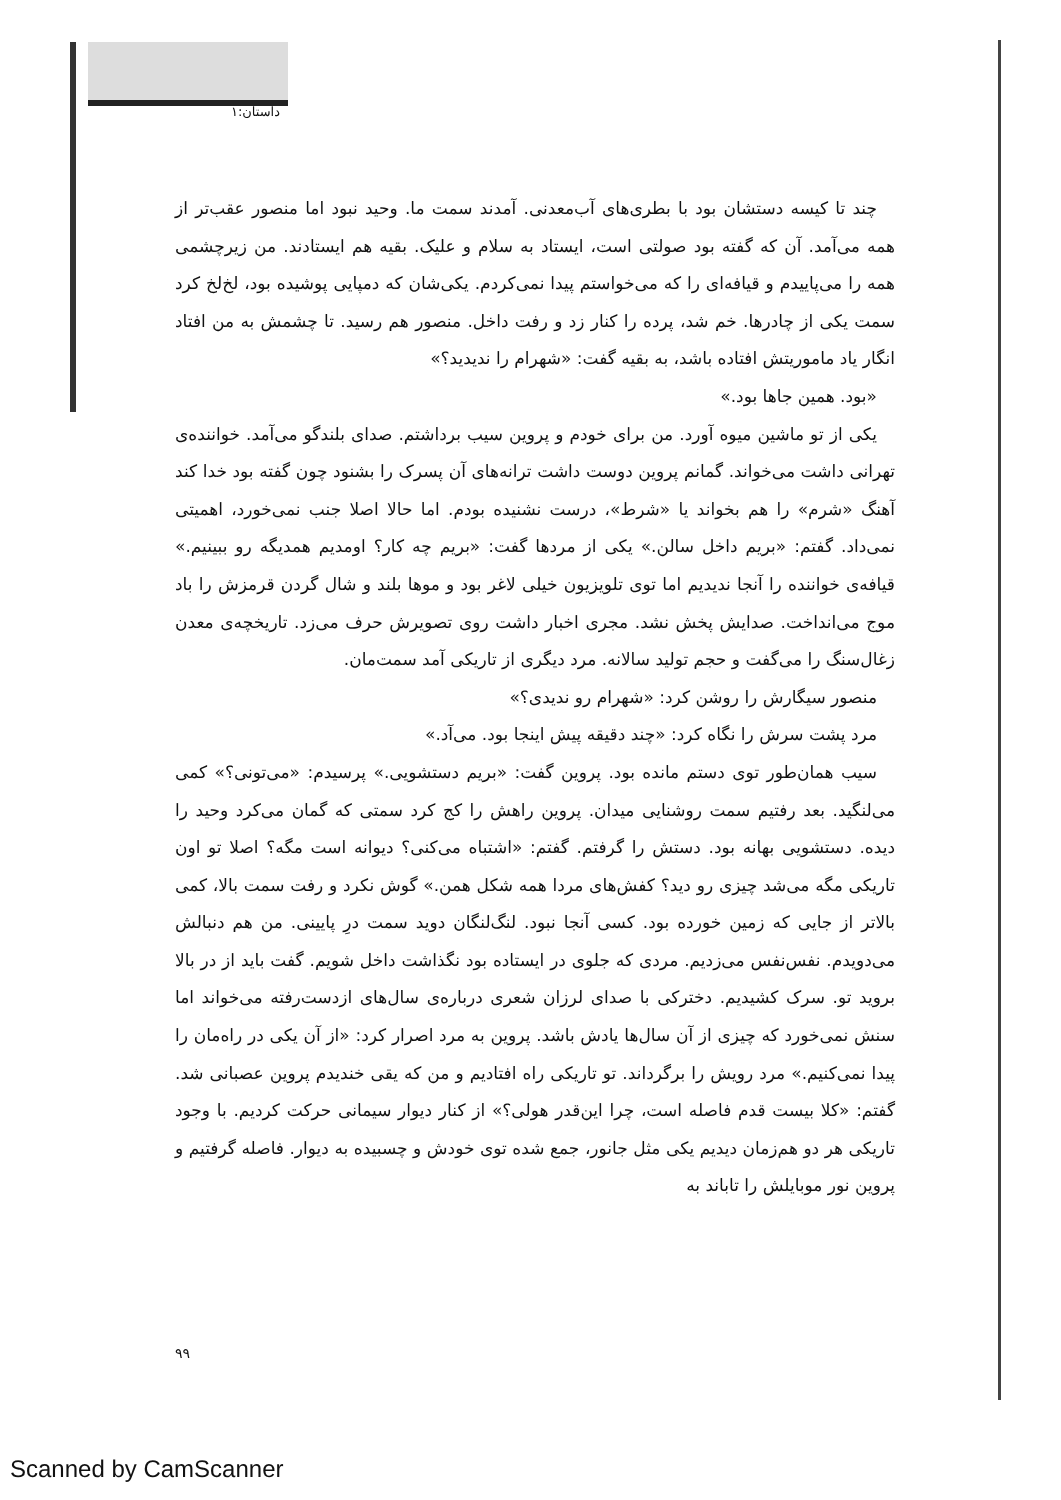داستان:۱
چند تا کیسه دستشان بود با بطری‌های آب‌معدنی. آمدند سمت ما. وحید نبود اما منصور عقب‌تر از همه می‌آمد. آن که گفته بود صولتی است، ایستاد به سلام و علیک. بقیه هم ایستادند. من زیرچشمی همه را می‌پاییدم و قیافه‌ای را که می‌خواستم پیدا نمی‌کردم. یکی‌شان که دمپایی پوشیده بود، لخ‌لخ کرد سمت یکی از چادرها. خم شد، پرده را کنار زد و رفت داخل. منصور هم رسید. تا چشمش به من افتاد انگار یاد ماموریتش افتاده باشد، به بقیه گفت: «شهرام را ندیدید؟»
«بود. همین جاها بود.»
یکی از تو ماشین میوه آورد. من برای خودم و پروین سیب برداشتم. صدای بلندگو می‌آمد. خواننده‌ی تهرانی داشت می‌خواند. گمانم پروین دوست داشت ترانه‌های آن پسرک را بشنود چون گفته بود خدا کند آهنگ «شرم» را هم بخواند یا «شرط»، درست نشنیده بودم. اما حالا اصلا جنب نمی‌خورد، اهمیتی نمی‌داد. گفتم: «بریم داخل سالن.» یکی از مردها گفت: «بریم چه کار؟ اومدیم همدیگه رو ببینیم.» قیافه‌ی خواننده را آنجا ندیدیم اما توی تلویزیون خیلی لاغر بود و موها بلند و شال گردن قرمزش را باد موج می‌انداخت. صدایش پخش نشد. مجری اخبار داشت روی تصویرش حرف می‌زد. تاریخچه‌ی معدن زغال‌سنگ را می‌گفت و حجم تولید سالانه. مرد دیگری از تاریکی آمد سمت‌مان.
منصور سیگارش را روشن کرد: «شهرام رو ندیدی؟»
مرد پشت سرش را نگاه کرد: «چند دقیقه پیش اینجا بود. می‌آد.»
سیب همان‌طور توی دستم مانده بود. پروین گفت: «بریم دستشویی.» پرسیدم: «می‌تونی؟» کمی می‌لنگید. بعد رفتیم سمت روشنایی میدان. پروین راهش را کج کرد سمتی که گمان می‌کرد وحید را دیده. دستشویی بهانه بود. دستش را گرفتم. گفتم: «اشتباه می‌کنی؟ دیوانه است مگه؟ اصلا تو اون تاریکی مگه می‌شد چیزی رو دید؟ کفش‌های مردا همه شکل همن.» گوش نکرد و رفت سمت بالا، کمی بالاتر از جایی که زمین خورده بود. کسی آنجا نبود. لنگ‌لنگان دوید سمت درِ پایینی. من هم دنبالش می‌دویدم. نفس‌نفس می‌زدیم. مردی که جلوی در ایستاده بود نگذاشت داخل شویم. گفت باید از در بالا بروید تو. سرک کشیدیم. دخترکی با صدای لرزان شعری درباره‌ی سال‌های ازدست‌رفته می‌خواند اما سنش نمی‌خورد که چیزی از آن سال‌ها یادش باشد. پروین به مرد اصرار کرد: «از آن یکی در راه‌مان را پیدا نمی‌کنیم.» مرد رویش را برگرداند. تو تاریکی راه افتادیم و من که یقی خندیدم پروین عصبانی شد. گفتم: «کلا بیست قدم فاصله است، چرا این‌قدر هولی؟» از کنار دیوار سیمانی حرکت کردیم. با وجود تاریکی هر دو هم‌زمان دیدیم یکی مثل جانور، جمع شده توی خودش و چسبیده به دیوار. فاصله گرفتیم و پروین نور موبایلش را تاباند به
۹۹
Scanned by CamScanner